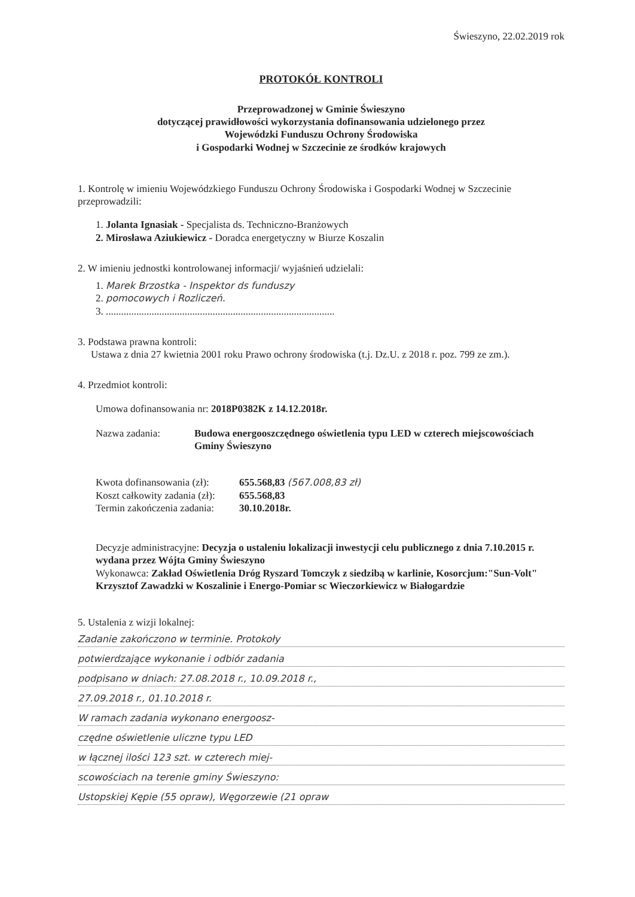Świeszyno, 22.02.2019 rok
PROTOKÓŁ KONTROLI
Przeprowadzonej w Gminie Świeszyno
dotyczącej prawidłowości wykorzystania dofinansowania udzielonego przez
Wojewódzki Funduszu Ochrony Środowiska
i Gospodarki Wodnej w Szczecinie ze środków krajowych
1. Kontrolę w imieniu Wojewódzkiego Funduszu Ochrony Środowiska i Gospodarki Wodnej w Szczecinie przeprowadzili:
1. Jolanta Ignasiak - Specjalista ds. Techniczno-Branżowych
2. Mirosława Aziukiewicz - Doradca energetyczny w Biurze Koszalin
2. W imieniu jednostki kontrolowanej informacji/ wyjaśnień udzielali:
1. Marek Brzostka - Inspektor ds funduszy
2. pomocowych i Rozliczeń.
3. ..........................................................................................
3. Podstawa prawna kontroli:
Ustawa z dnia 27 kwietnia 2001 roku Prawo ochrony środowiska (t.j. Dz.U. z 2018 r. poz. 799 ze zm.).
4. Przedmiot kontroli:
Umowa dofinansowania nr: 2018P0382K z 14.12.2018r.
Nazwa zadania: Budowa energooszczędnego oświetlenia typu LED w czterech miejscowościach Gminy Świeszyno
Kwota dofinansowania (zł):
655.568,83 (567.008,83 zł)
Koszt całkowity zadania (zł):
655.568,83
Termin zakończenia zadania:
30.10.2018r.
Decyzje administracyjne: Decyzja o ustaleniu lokalizacji inwestycji celu publicznego z dnia 7.10.2015 r. wydana przez Wójta Gminy Świeszyno
Wykonawca: Zakład Oświetlenia Dróg Ryszard Tomczyk z siedzibą w karlinie, Kosorcjum:"Sun-Volt" Krzysztof Zawadzki w Koszalinie i Energo-Pomiar sc Wieczorkiewicz w Białogardzie
5. Ustalenia z wizji lokalnej:
Zadanie zakończono w terminie. Protokoły
potwierdzające wykonanie i odbiór zadania
podpisano w dniach: 27.08.2018 r., 10.09.2018 r.,
27.09.2018 r., 01.10.2018 r.
W ramach zadania wykonano energoosz-
czędne oświetlenie uliczne typu LED
w łącznej ilości 123 szt. w czterech miej-
scowościach na terenie gminy Świeszyno:
Ustopskiej Kępie (55 opraw), Węgorzewie (21 opraw